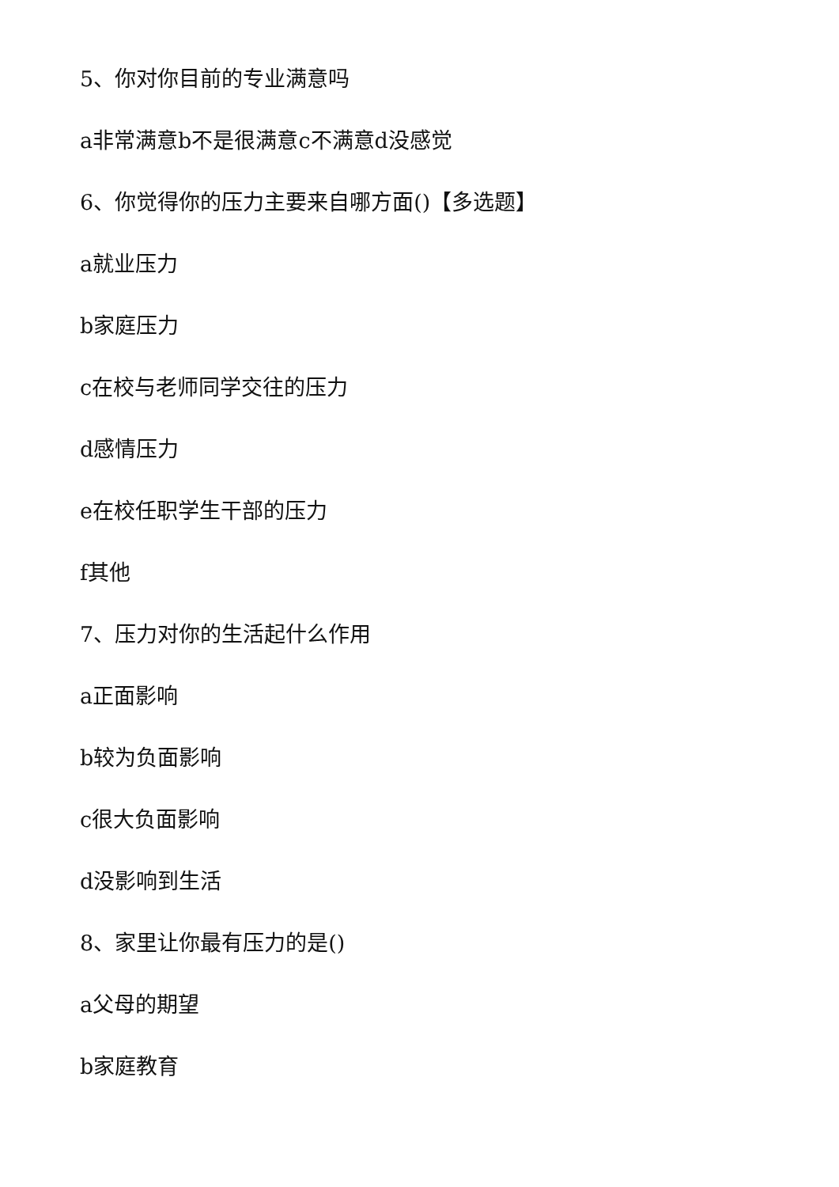5、你对你目前的专业满意吗
a非常满意b不是很满意c不满意d没感觉
6、你觉得你的压力主要来自哪方面()【多选题】
a就业压力
b家庭压力
c在校与老师同学交往的压力
d感情压力
e在校任职学生干部的压力
f其他
7、压力对你的生活起什么作用
a正面影响
b较为负面影响
c很大负面影响
d没影响到生活
8、家里让你最有压力的是()
a父母的期望
b家庭教育